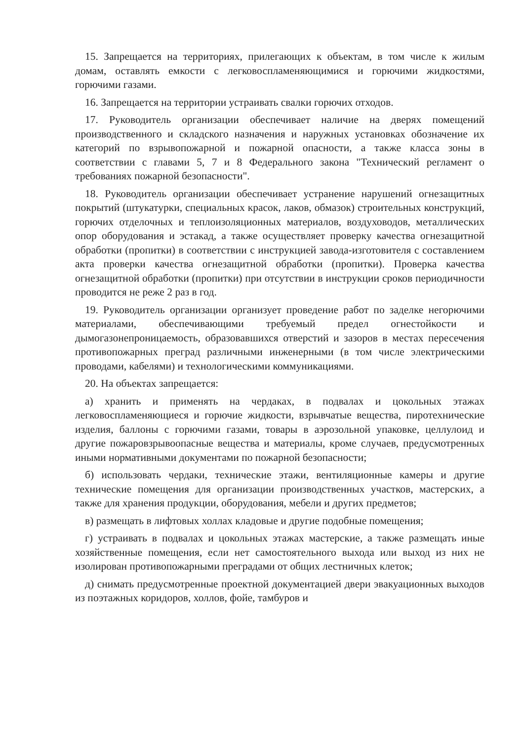15. Запрещается на территориях, прилегающих к объектам, в том числе к жилым домам, оставлять емкости с легковоспламеняющимися и горючими жидкостями, горючими газами.
16. Запрещается на территории устраивать свалки горючих отходов.
17. Руководитель организации обеспечивает наличие на дверях помещений производственного и складского назначения и наружных установках обозначение их категорий по взрывопожарной и пожарной опасности, а также класса зоны в соответствии с главами 5, 7 и 8 Федерального закона "Технический регламент о требованиях пожарной безопасности".
18. Руководитель организации обеспечивает устранение нарушений огнезащитных покрытий (штукатурки, специальных красок, лаков, обмазок) строительных конструкций, горючих отделочных и теплоизоляционных материалов, воздуховодов, металлических опор оборудования и эстакад, а также осуществляет проверку качества огнезащитной обработки (пропитки) в соответствии с инструкцией завода-изготовителя с составлением акта проверки качества огнезащитной обработки (пропитки). Проверка качества огнезащитной обработки (пропитки) при отсутствии в инструкции сроков периодичности проводится не реже 2 раз в год.
19. Руководитель организации организует проведение работ по заделке негорючими материалами, обеспечивающими требуемый предел огнестойкости и дымогазонепроницаемость, образовавшихся отверстий и зазоров в местах пересечения противопожарных преград различными инженерными (в том числе электрическими проводами, кабелями) и технологическими коммуникациями.
20. На объектах запрещается:
а) хранить и применять на чердаках, в подвалах и цокольных этажах легковоспламеняющиеся и горючие жидкости, взрывчатые вещества, пиротехнические изделия, баллоны с горючими газами, товары в аэрозольной упаковке, целлулоид и другие пожаровзрывоопасные вещества и материалы, кроме случаев, предусмотренных иными нормативными документами по пожарной безопасности;
б) использовать чердаки, технические этажи, вентиляционные камеры и другие технические помещения для организации производственных участков, мастерских, а также для хранения продукции, оборудования, мебели и других предметов;
в) размещать в лифтовых холлах кладовые и другие подобные помещения;
г) устраивать в подвалах и цокольных этажах мастерские, а также размещать иные хозяйственные помещения, если нет самостоятельного выхода или выход из них не изолирован противопожарными преградами от общих лестничных клеток;
д) снимать предусмотренные проектной документацией двери эвакуационных выходов из поэтажных коридоров, холлов, фойе, тамбуров и